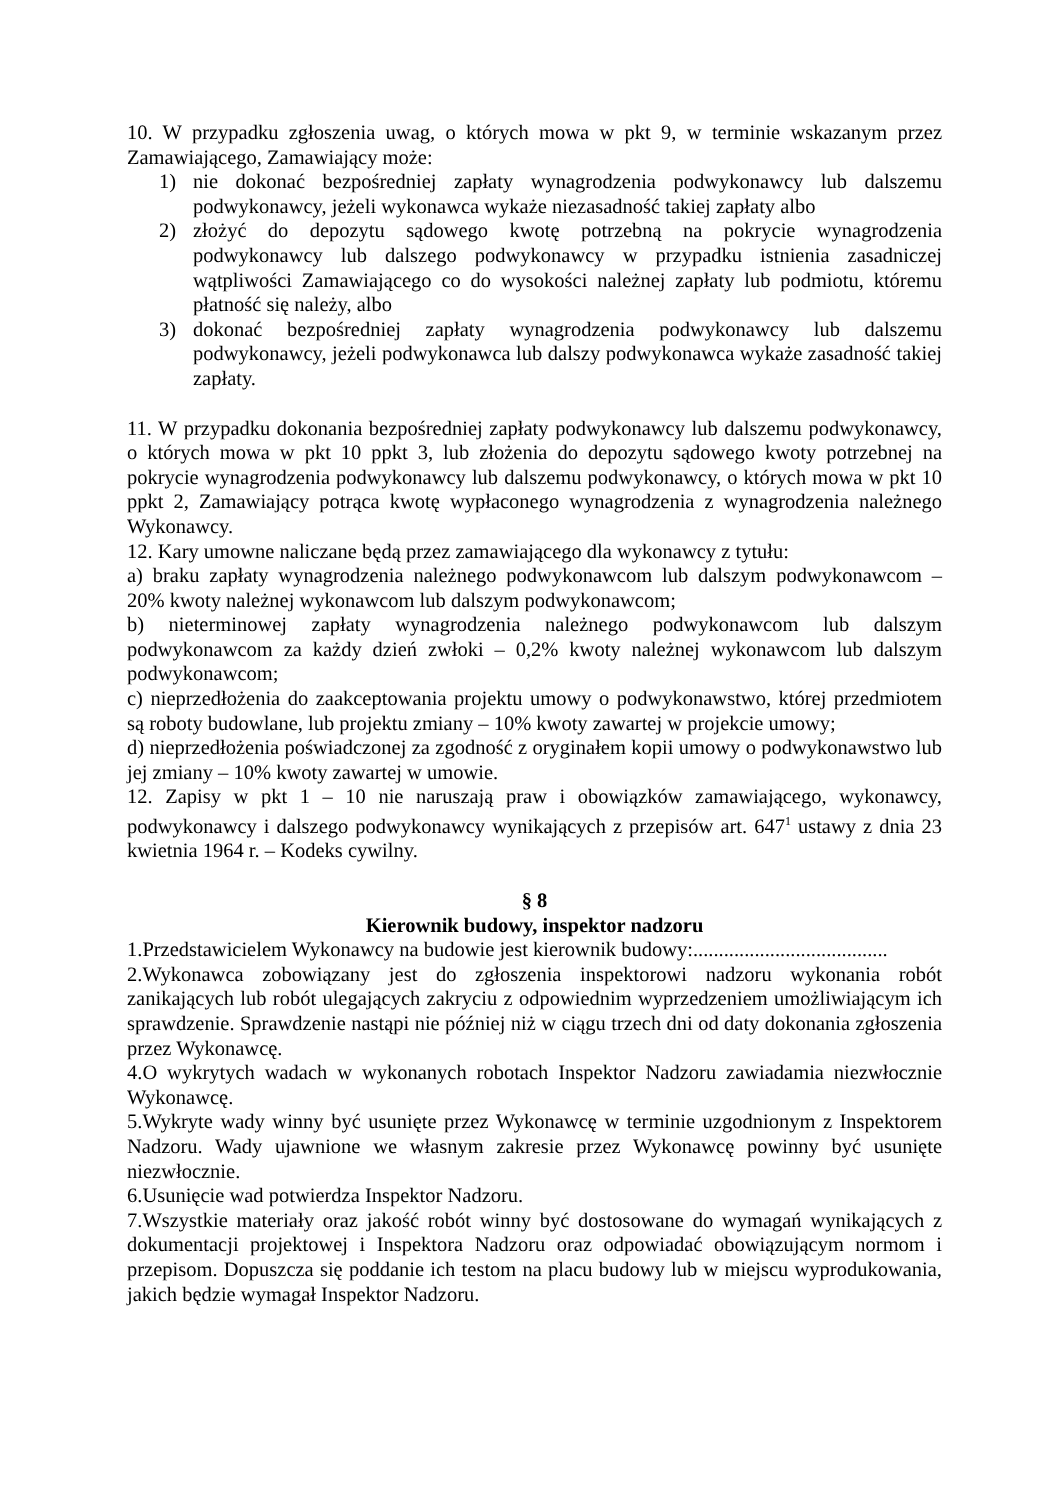10. W przypadku zgłoszenia uwag, o których mowa w pkt 9, w terminie wskazanym przez Zamawiającego, Zamawiający może:
1) nie dokonać bezpośredniej zapłaty wynagrodzenia podwykonawcy lub dalszemu podwykonawcy, jeżeli wykonawca wykaże niezasadność takiej zapłaty albo
2) złożyć do depozytu sądowego kwotę potrzebną na pokrycie wynagrodzenia podwykonawcy lub dalszego podwykonawcy w przypadku istnienia zasadniczej wątpliwości Zamawiającego co do wysokości należnej zapłaty lub podmiotu, któremu płatność się należy, albo
3) dokonać bezpośredniej zapłaty wynagrodzenia podwykonawcy lub dalszemu podwykonawcy, jeżeli podwykonawca lub dalszy podwykonawca wykaże zasadność takiej zapłaty.
11. W przypadku dokonania bezpośredniej zapłaty podwykonawcy lub dalszemu podwykonawcy, o których mowa w pkt 10 ppkt 3, lub złożenia do depozytu sądowego kwoty potrzebnej na pokrycie wynagrodzenia podwykonawcy lub dalszemu podwykonawcy, o których mowa w pkt 10 ppkt 2, Zamawiający potrąca kwotę wypłaconego wynagrodzenia z wynagrodzenia należnego Wykonawcy.
12. Kary umowne naliczane będą przez zamawiającego dla wykonawcy z tytułu:
a) braku zapłaty wynagrodzenia należnego podwykonawcom lub dalszym podwykonawcom – 20% kwoty należnej wykonawcom lub dalszym podwykonawcom;
b) nieterminowej zapłaty wynagrodzenia należnego podwykonawcom lub dalszym podwykonawcom za każdy dzień zwłoki – 0,2% kwoty należnej wykonawcom lub dalszym podwykonawcom;
c) nieprzedłożenia do zaakceptowania projektu umowy o podwykonawstwo, której przedmiotem są roboty budowlane, lub projektu zmiany – 10% kwoty zawartej w projekcie umowy;
d) nieprzedłożenia poświadczonej za zgodność z oryginałem kopii umowy o podwykonawstwo lub jej zmiany – 10% kwoty zawartej w umowie.
12. Zapisy w pkt 1 – 10 nie naruszają praw i obowiązków zamawiającego, wykonawcy, podwykonawcy i dalszego podwykonawcy wynikających z przepisów art. 647<sup>1</sup> ustawy z dnia 23 kwietnia 1964 r. – Kodeks cywilny.
§ 8
Kierownik budowy, inspektor nadzoru
1.Przedstawicielem Wykonawcy na budowie jest kierownik budowy:......................................
2.Wykonawca zobowiązany jest do zgłoszenia inspektorowi nadzoru wykonania robót zanikających lub robót ulegających zakryciu z odpowiednim wyprzedzeniem umożliwiającym ich sprawdzenie. Sprawdzenie nastąpi nie później niż w ciągu trzech dni od daty dokonania zgłoszenia przez Wykonawcę.
4.O wykrytych wadach w wykonanych robotach Inspektor Nadzoru zawiadamia niezwłocznie Wykonawcę.
5.Wykryte wady winny być usunięte przez Wykonawcę w terminie uzgodnionym z Inspektorem Nadzoru. Wady ujawnione we własnym zakresie przez Wykonawcę powinny być usunięte niezwłocznie.
6.Usunięcie wad potwierdza Inspektor Nadzoru.
7.Wszystkie materiały oraz jakość robót winny być dostosowane do wymagań wynikających z dokumentacji projektowej i Inspektora Nadzoru oraz odpowiadać obowiązującym normom i przepisom. Dopuszcza się poddanie ich testom na placu budowy lub w miejscu wyprodukowania, jakich będzie wymagał Inspektor Nadzoru.